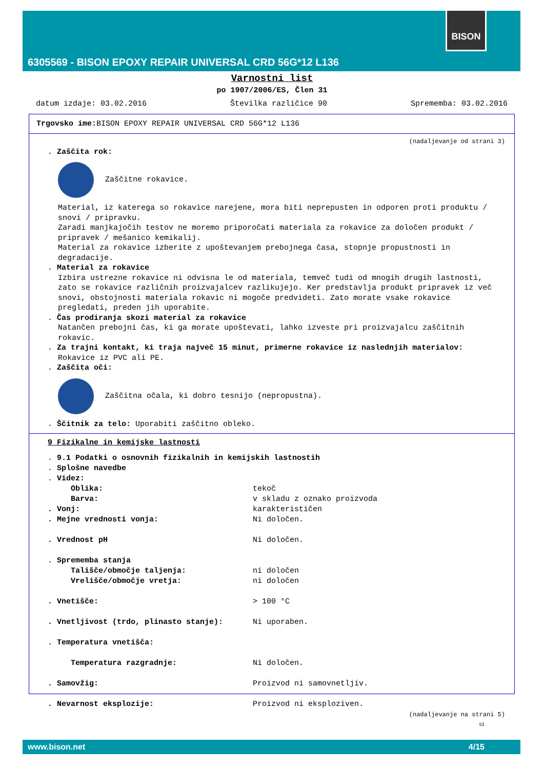6305569 - BISON EPOXY REPAIR UNIVERSAL CRD 56G*12 L136
BISON
Varnostni list
po 1907/2006/ES, Člen 31
datum izdaje: 03.02.2016 Številka različice 90 Sprememba: 03.02.2016
Trgovsko ime: BISON EPOXY REPAIR UNIVERSAL CRD 56G*12 L136
(nadaljevanje od strani 3)
. Zaščita rok:
Zaščitne rokavice.
Material, iz katerega so rokavice narejene, mora biti neprepusten in odporen proti produktu / snovi / pripravku.
Zaradi manjkajočih testov ne moremo priporočati materiala za rokavice za določen produkt / pripravek / mešanico kemikalij.
Material za rokavice izberite z upoštevanjem prebojnega časa, stopnje propustnosti in degradacije.
. Material za rokavice
Izbira ustrezne rokavice ni odvisna le od materiala, temveč tudi od mnogih drugih lastnosti, zato se rokavice različnih proizvajalcev razlikujejo. Ker predstavlja produkt pripravek iz več snovi, obstojnosti materiala rokavic ni mogoče predvideti. Zato morate vsake rokavice pregledati, preden jih uporabite.
. Čas prodiranja skozi material za rokavice
Natančen prebojni čas, ki ga morate upoštevati, lahko izveste pri proizvajalcu zaščitnih rokavic.
. Za trajni kontakt, ki traja največ 15 minut, primerne rokavice iz naslednjih materialov:
Rokavice iz PVC ali PE.
. Zaščita oči:
Zaščitna očala, ki dobro tesnijo (nepropustna).
. Ščitnik za telo: Uporabiti zaščitno obleko.
9 Fizikalne in kemijske lastnosti
. 9.1 Podatki o osnovnih fizikalnih in kemijskih lastnostih
. Splošne navedbe
. Videz:
Oblika: tekoč
Barva: v skladu z oznako proizvoda
. Vonj: karakterističen
. Mejne vrednosti vonja: Ni določen.
. Vrednost pH Ni določen.
. Sprememba stanja
Tališče/območje taljenja: ni določen
Vrelišče/območje vretja: ni določen
. Vnetišče: > 100 °C
. Vnetljivost (trdo, plinasto stanje): Ni uporaben.
. Temperatura vnetišča:
Temperatura razgradnje: Ni določen.
. Samovžig: Proizvod ni samovnetljiv.
. Nevarnost eksplozije: Proizvod ni eksploziven.
(nadaljevanje na strani 5)
SI
www.bison.net 4/15